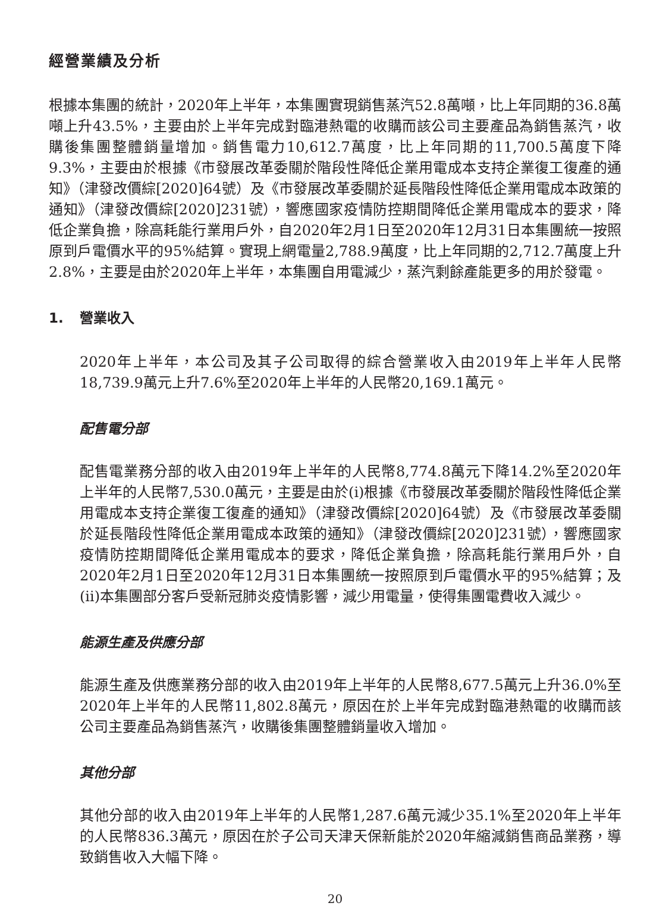經營業績及分析
根據本集團的統計，2020年上半年，本集團實現銷售蒸汽52.8萬噸，比上年同期的36.8萬噸上升43.5%，主要由於上半年完成對臨港熱電的收購而該公司主要產品為銷售蒸汽，收購後集團整體銷量增加。銷售電力10,612.7萬度，比上年同期的11,700.5萬度下降9.3%，主要由於根據《市發展改革委關於階段性降低企業用電成本支持企業復工復產的通知》（津發改價綜[2020]64號）及《市發展改革委關於延長階段性降低企業用電成本政策的通知》（津發改價綜[2020]231號），響應國家疫情防控期間降低企業用電成本的要求，降低企業負擔，除高耗能行業用戶外，自2020年2月1日至2020年12月31日本集團統一按照原到戶電價水平的95%結算。實現上網電量2,788.9萬度，比上年同期的2,712.7萬度上升2.8%，主要是由於2020年上半年，本集團自用電減少，蒸汽剩餘產能更多的用於發電。
1. 營業收入
2020年上半年，本公司及其子公司取得的綜合營業收入由2019年上半年人民幣18,739.9萬元上升7.6%至2020年上半年的人民幣20,169.1萬元。
配售電分部
配售電業務分部的收入由2019年上半年的人民幣8,774.8萬元下降14.2%至2020年上半年的人民幣7,530.0萬元，主要是由於(i)根據《市發展改革委關於階段性降低企業用電成本支持企業復工復產的通知》（津發改價綜[2020]64號）及《市發展改革委關於延長階段性降低企業用電成本政策的通知》（津發改價綜[2020]231號），響應國家疫情防控期間降低企業用電成本的要求，降低企業負擔，除高耗能行業用戶外，自2020年2月1日至2020年12月31日本集團統一按照原到戶電價水平的95%結算；及(ii)本集團部分客戶受新冠肺炎疫情影響，減少用電量，使得集團電費收入減少。
能源生產及供應分部
能源生產及供應業務分部的收入由2019年上半年的人民幣8,677.5萬元上升36.0%至2020年上半年的人民幣11,802.8萬元，原因在於上半年完成對臨港熱電的收購而該公司主要產品為銷售蒸汽，收購後集團整體銷量收入增加。
其他分部
其他分部的收入由2019年上半年的人民幣1,287.6萬元減少35.1%至2020年上半年的人民幣836.3萬元，原因在於子公司天津天保新能於2020年縮減銷售商品業務，導致銷售收入大幅下降。
20